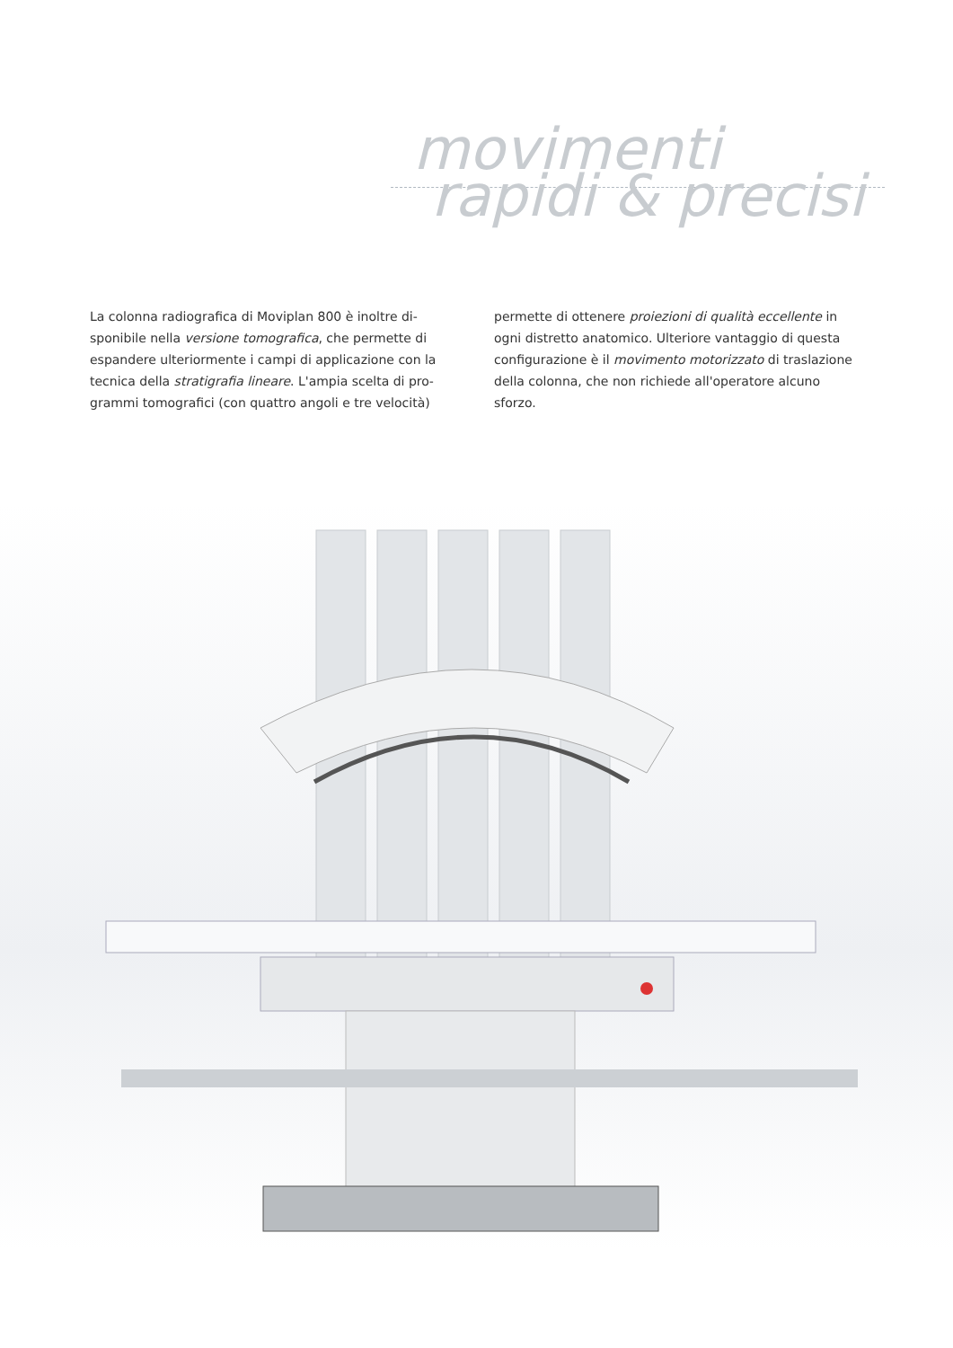movimenti
rapidi & precisi
La colonna radiografica di Moviplan 800 è inoltre di­sponibile nella versione tomografica, che permette di espandere ulteriormente i campi di applicazione con la tecnica della stratigrafia lineare. L'ampia scelta di pro­grammi tomografici (con quattro angoli e tre velocità)
permette di ottenere proiezioni di qualità eccellente in ogni distretto anatomico. Ulteriore vantaggio di questa configurazione è il movimento motorizzato di traslazione della colonna, che non richiede all'operatore alcuno sforzo.